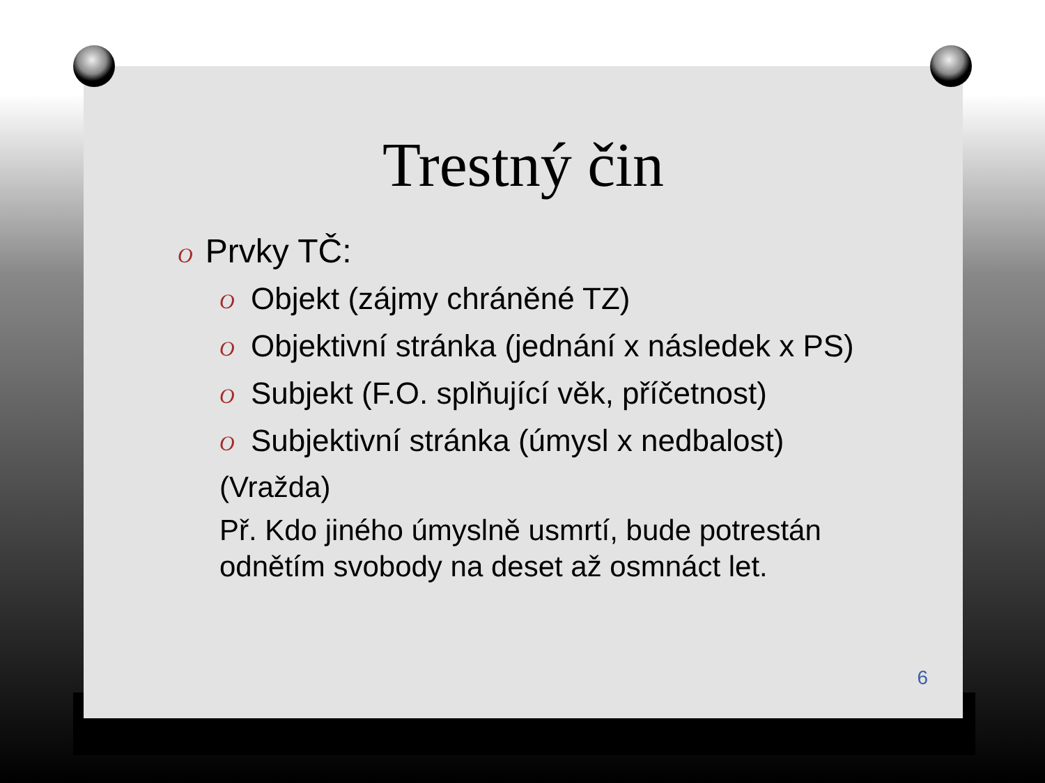Trestný čin
O Prvky TČ:
O Objekt (zájmy chráněné TZ)
O Objektivní stránka (jednání x následek x PS)
O Subjekt (F.O. splňující věk, příčetnost)
O Subjektivní stránka (úmysl x nedbalost)
(Vražda)
Př. Kdo jiného úmyslně usmrtí, bude potrestán odnětím svobody na deset až osmnáct let.
6